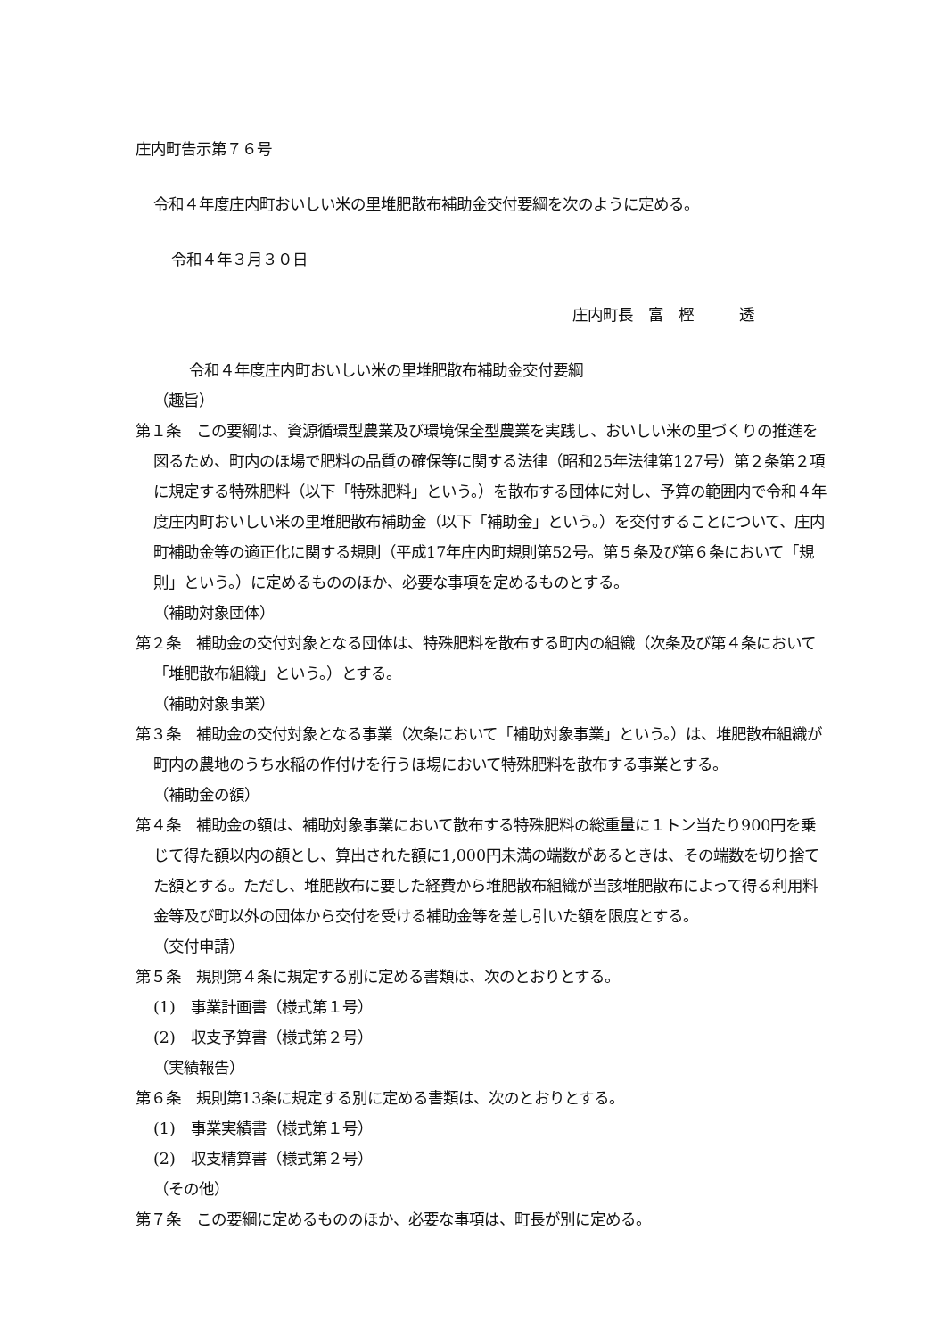庄内町告示第７６号
令和４年度庄内町おいしい米の里堆肥散布補助金交付要綱を次のように定める。
令和４年３月３０日
庄内町長　富　樫　　　透
令和４年度庄内町おいしい米の里堆肥散布補助金交付要綱
（趣旨）
第１条　この要綱は、資源循環型農業及び環境保全型農業を実践し、おいしい米の里づくりの推進を図るため、町内のほ場で肥料の品質の確保等に関する法律（昭和25年法律第127号）第２条第２項に規定する特殊肥料（以下「特殊肥料」という。）を散布する団体に対し、予算の範囲内で令和４年度庄内町おいしい米の里堆肥散布補助金（以下「補助金」という。）を交付することについて、庄内町補助金等の適正化に関する規則（平成17年庄内町規則第52号。第５条及び第６条において「規則」という。）に定めるもののほか、必要な事項を定めるものとする。
（補助対象団体）
第２条　補助金の交付対象となる団体は、特殊肥料を散布する町内の組織（次条及び第４条において「堆肥散布組織」という。）とする。
（補助対象事業）
第３条　補助金の交付対象となる事業（次条において「補助対象事業」という。）は、堆肥散布組織が町内の農地のうち水稲の作付けを行うほ場において特殊肥料を散布する事業とする。
（補助金の額）
第４条　補助金の額は、補助対象事業において散布する特殊肥料の総重量に１トン当たり900円を乗じて得た額以内の額とし、算出された額に1,000円未満の端数があるときは、その端数を切り捨てた額とする。ただし、堆肥散布に要した経費から堆肥散布組織が当該堆肥散布によって得る利用料金等及び町以外の団体から交付を受ける補助金等を差し引いた額を限度とする。
（交付申請）
第５条　規則第４条に規定する別に定める書類は、次のとおりとする。
(1)　事業計画書（様式第１号）
(2)　収支予算書（様式第２号）
（実績報告）
第６条　規則第13条に規定する別に定める書類は、次のとおりとする。
(1)　事業実績書（様式第１号）
(2)　収支精算書（様式第２号）
（その他）
第７条　この要綱に定めるもののほか、必要な事項は、町長が別に定める。